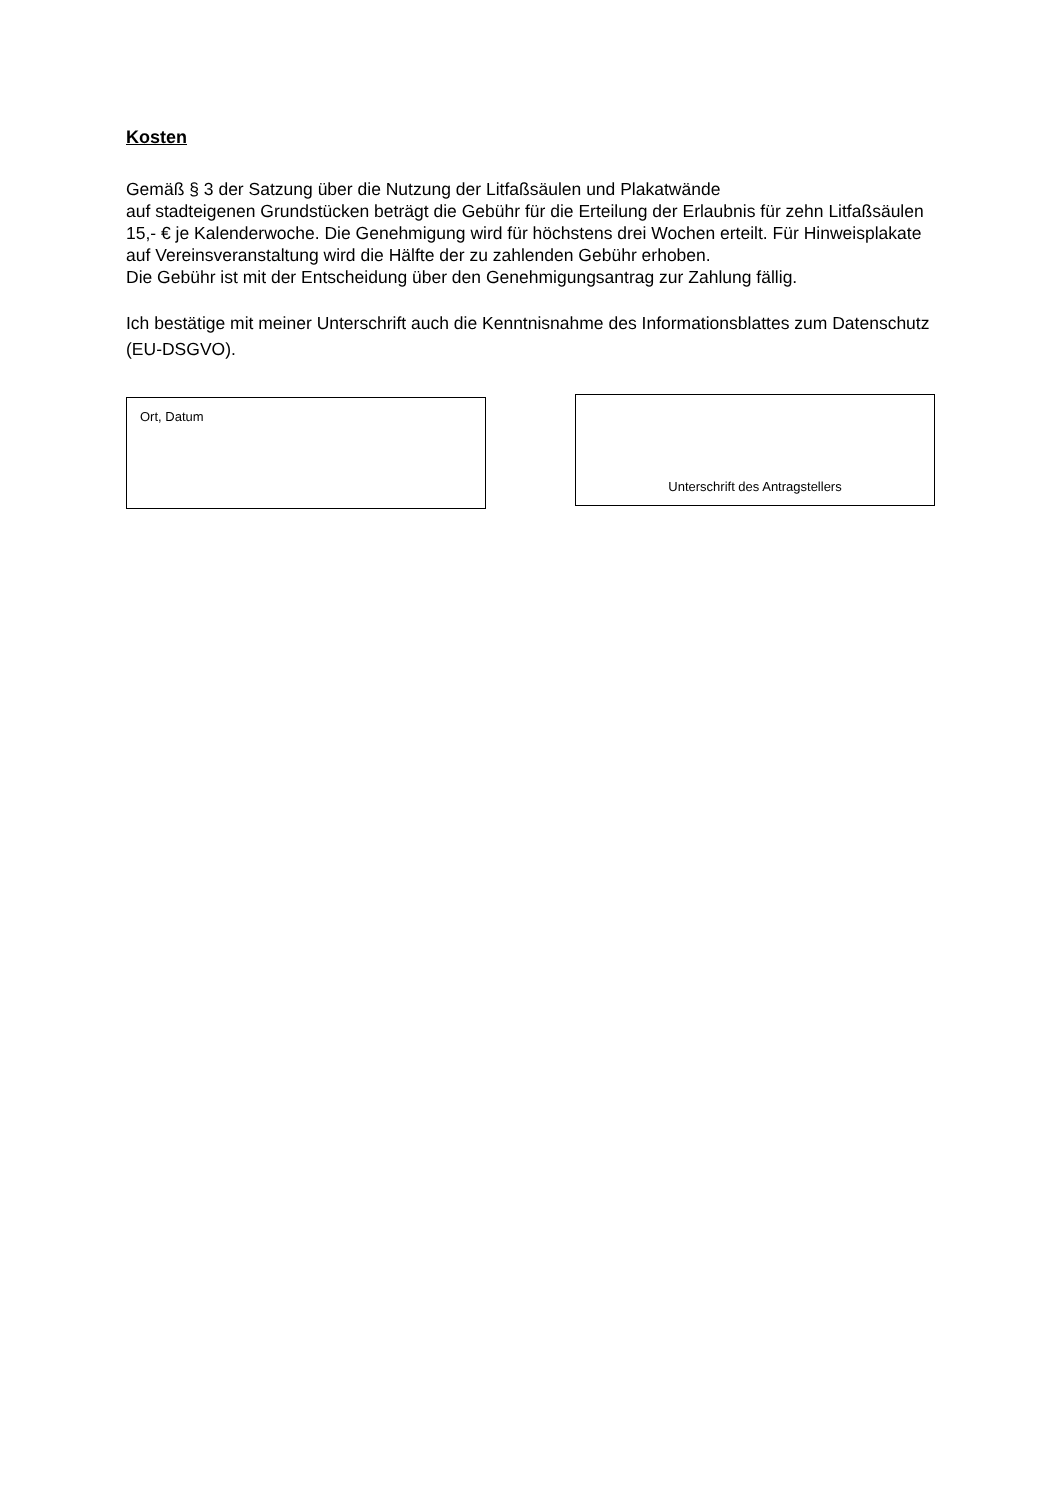Kosten
Gemäß § 3 der Satzung über die Nutzung der Litfaßsäulen und Plakatwände
auf stadteigenen Grundstücken beträgt die Gebühr für die Erteilung der Erlaubnis für zehn Litfaßsäulen 15,- € je Kalenderwoche. Die Genehmigung wird für höchstens drei Wochen erteilt. Für Hinweisplakate auf Vereinsveranstaltung wird die Hälfte der zu zahlenden Gebühr erhoben.
Die Gebühr ist mit der Entscheidung über den Genehmigungsantrag zur Zahlung fällig.
Ich bestätige mit meiner Unterschrift auch die Kenntnisnahme des Informationsblattes zum Datenschutz (EU-DSGVO).
Ort, Datum
Unterschrift des Antragstellers